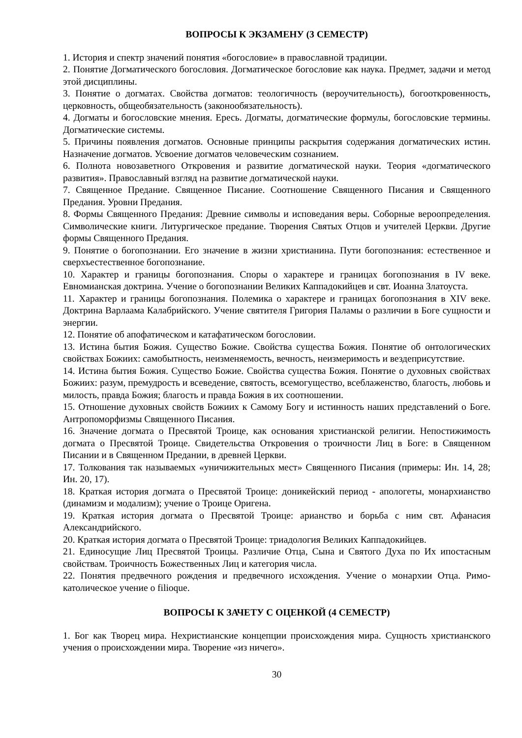ВОПРОСЫ К ЭКЗАМЕНУ (3 СЕМЕСТР)
1. История и спектр значений понятия «богословие» в православной традиции.
2. Понятие Догматического богословия. Догматическое богословие как наука. Предмет, задачи и метод этой дисциплины.
3. Понятие о догматах. Свойства догматов: теологичность (вероучительность), богооткровенность, церковность, общеобязательность (законообязательность).
4. Догматы и богословские мнения. Ересь. Догматы, догматические формулы, богословские термины. Догматические системы.
5. Причины появления догматов. Основные принципы раскрытия содержания догматических истин. Назначение догматов. Усвоение догматов человеческим сознанием.
6. Полнота новозаветного Откровения и развитие догматической науки. Теория «догматического развития». Православный взгляд на развитие догматической науки.
7. Священное Предание. Священное Писание. Соотношение Священного Писания и Священного Предания. Уровни Предания.
8. Формы Священного Предания: Древние символы и исповедания веры. Соборные вероопределения. Символические книги. Литургическое предание. Творения Святых Отцов и учителей Церкви. Другие формы Священного Предания.
9. Понятие о богопознании. Его значение в жизни христианина. Пути богопознания: естественное и сверхъестественное богопознание.
10. Характер и границы богопознания. Споры о характере и границах богопознания в IV веке. Евномианская доктрина. Учение о богопознании Великих Каппадокийцев и свт. Иоанна Златоуста.
11. Характер и границы богопознания. Полемика о характере и границах богопознания в XIV веке. Доктрина Варлаама Калабрийского. Учение святителя Григория Паламы о различии в Боге сущности и энергии.
12. Понятие об апофатическом и катафатическом богословии.
13. Истина бытия Божия. Существо Божие. Свойства существа Божия. Понятие об онтологических свойствах Божиих: самобытность, неизменяемость, вечность, неизмеримость и вездеприсутствие.
14. Истина бытия Божия. Существо Божие. Свойства существа Божия. Понятие о духовных свойствах Божиих: разум, премудрость и всеведение, святость, всемогущество, всеблаженство, благость, любовь и милость, правда Божия; благость и правда Божия в их соотношении.
15. Отношение духовных свойств Божиих к Самому Богу и истинность наших представлений о Боге. Антропоморфизмы Священного Писания.
16. Значение догмата о Пресвятой Троице, как основания христианской религии. Непостижимость догмата о Пресвятой Троице. Свидетельства Откровения о троичности Лиц в Боге: в Священном Писании и в Священном Предании, в древней Церкви.
17. Толкования так называемых «уничижительных мест» Священного Писания (примеры: Ин. 14, 28; Ин. 20, 17).
18. Краткая история догмата о Пресвятой Троице: доникейский период - апологеты, монархианство (динамизм и модализм); учение о Троице Оригена.
19. Краткая история догмата о Пресвятой Троице: арианство и борьба с ним свт. Афанасия Александрийского.
20. Краткая история догмата о Пресвятой Троице: триадология Великих Каппадокийцев.
21. Единосущие Лиц Пресвятой Троицы. Различие Отца, Сына и Святого Духа по Их ипостасным свойствам. Троичность Божественных Лиц и категория числа.
22. Понятия предвечного рождения и предвечного исхождения. Учение о монархии Отца. Римо-католическое учение о filioque.
ВОПРОСЫ К ЗАЧЕТУ С ОЦЕНКОЙ (4 СЕМЕСТР)
1. Бог как Творец мира. Нехристианские концепции происхождения мира. Сущность христианского учения о происхождении мира. Творение «из ничего».
30